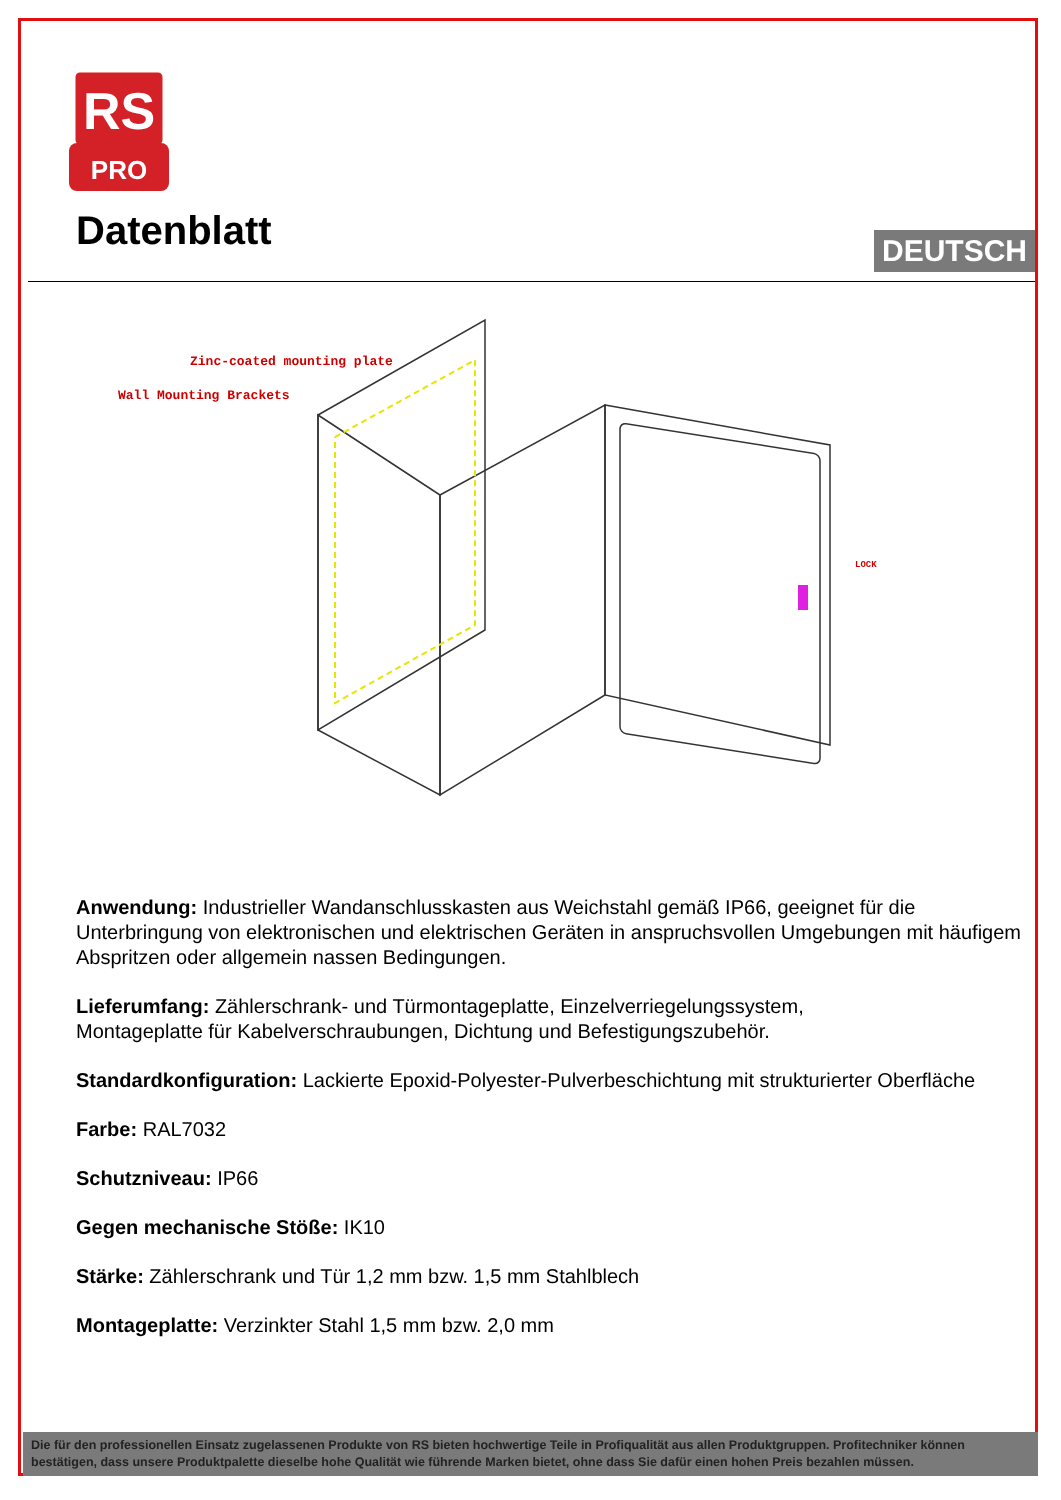RS
PRO
Datenblatt DEUTSCH
Zinc-coated mounting plate
Wall Mounting Brackets
LOCK
Anwendung: Industrieller Wandanschlusskasten aus Weichstahl gemäß IP66, geeignet für die Unterbringung von elektronischen und elektrischen Geräten in anspruchsvollen Umgebungen mit häufigem Abspritzen oder allgemein nassen Bedingungen.
Lieferumfang: Zählerschrank- und Türmontageplatte, Einzelverriegelungssystem,
Montageplatte für Kabelverschraubungen, Dichtung und Befestigungszubehör.
Standardkonfiguration: Lackierte Epoxid-Polyester-Pulverbeschichtung mit strukturierter Oberfläche
Farbe: RAL7032
Schutzniveau: IP66
Gegen mechanische Stöße: IK10
Stärke: Zählerschrank und Tür 1,2 mm bzw. 1,5 mm Stahlblech
Montageplatte: Verzinkter Stahl 1,5 mm bzw. 2,0 mm
Die für den professionellen Einsatz zugelassenen Produkte von RS bieten hochwertige Teile in Profiqualität aus allen Produktgruppen. Profitechniker können bestätigen, dass unsere Produktpalette dieselbe hohe Qualität wie führende Marken bietet, ohne dass Sie dafür einen hohen Preis bezahlen müssen.